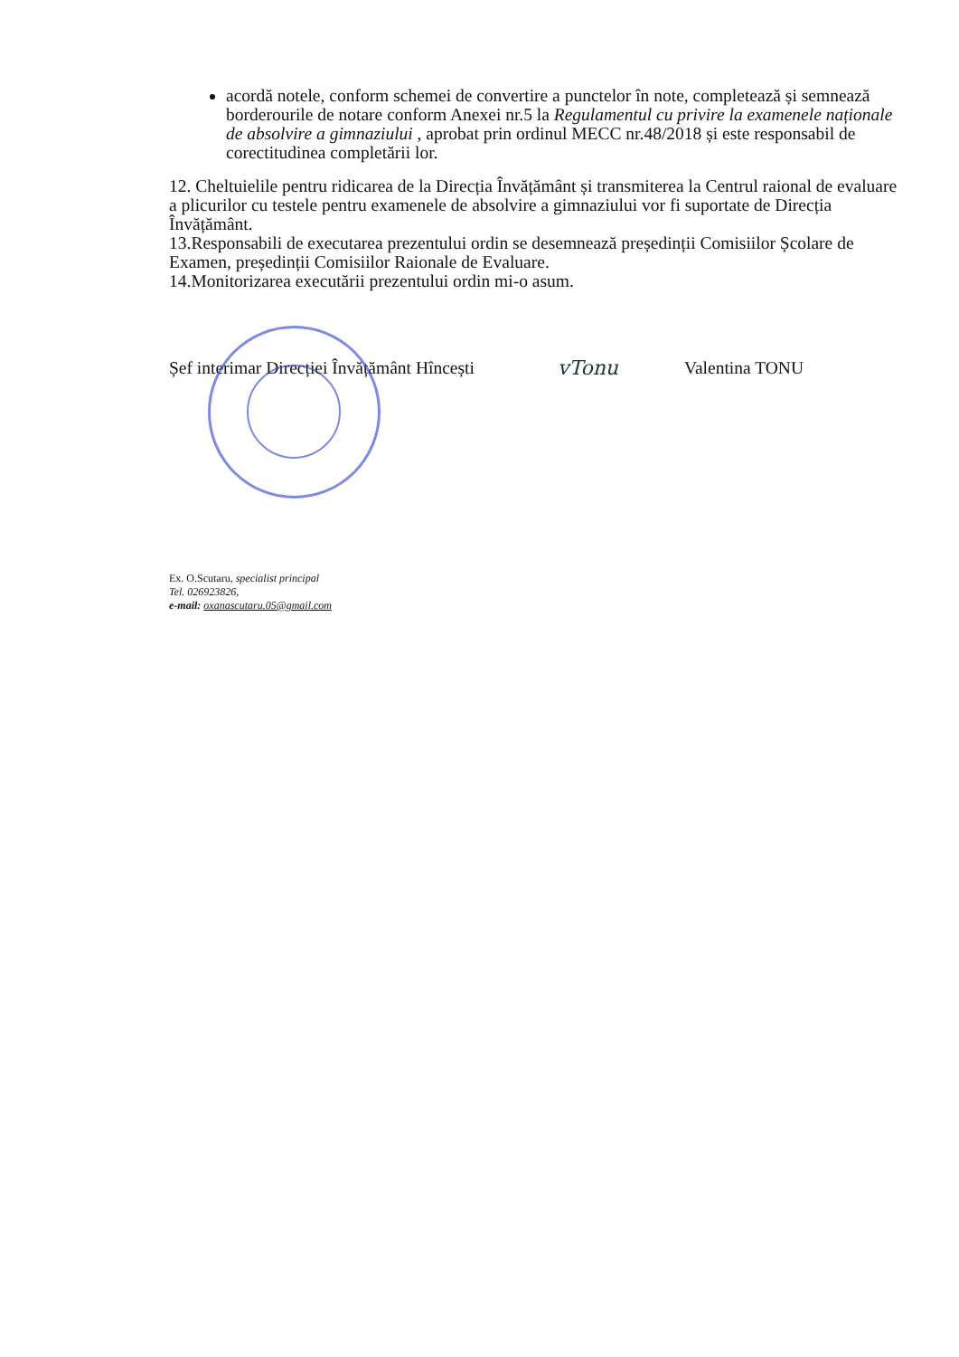acordă notele, conform schemei de convertire a punctelor în note, completează și semnează borderourile de notare conform Anexei nr.5 la Regulamentul cu privire la examenele naționale de absolvire a gimnaziului , aprobat prin ordinul MECC nr.48/2018 și este responsabil de corectitudinea completării lor.
12. Cheltuielile pentru ridicarea de la Direcția Învățământ și transmiterea la Centrul raional de evaluare a plicurilor cu testele pentru examenele de absolvire a gimnaziului vor fi suportate de Direcția Învățământ.
13.Responsabili de executarea prezentului ordin se desemnează președinții Comisiilor Școlare de Examen, președinții Comisiilor Raionale de Evaluare.
14.Monitorizarea executării prezentului ordin mi-o asum.
Șef interimar Direcției Învățământ Hîncești
vTonu Valentina TONU
Ex. O.Scutaru, specialist principal
Tel. 026923826,
e-mail: oxanascutaru.05@gmail.com